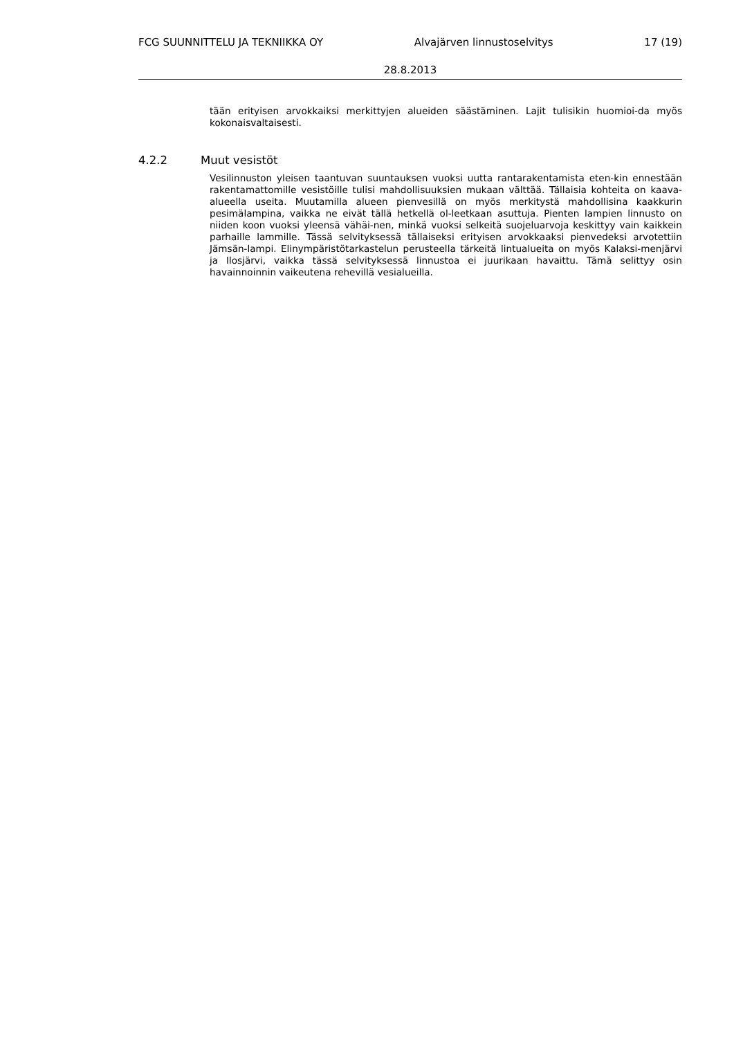FCG SUUNNITTELU JA TEKNIIKKA OY Alvajärven linnustoselvitys 17 (19)
28.8.2013
tään erityisen arvokkaiksi merkittyjen alueiden säästäminen. Lajit tulisikin huomioi-da myös kokonaisvaltaisesti.
4.2.2 Muut vesistöt
Vesilinnuston yleisen taantuvan suuntauksen vuoksi uutta rantarakentamista eten-kin ennestään rakentamattomille vesistöille tulisi mahdollisuuksien mukaan välttää. Tällaisia kohteita on kaava-alueella useita. Muutamilla alueen pienvesillä on myös merkitystä mahdollisina kaakkurin pesimälampina, vaikka ne eivät tällä hetkellä ol-leetkaan asuttuja. Pienten lampien linnusto on niiden koon vuoksi yleensä vähäi-nen, minkä vuoksi selkeitä suojeluarvoja keskittyy vain kaikkein parhaille lammille. Tässä selvityksessä tällaiseksi erityisen arvokkaaksi pienvedeksi arvotettiin Jämsän-lampi. Elinympäristötarkastelun perusteella tärkeitä lintualueita on myös Kalaksi-menjärvi ja Ilosjärvi, vaikka tässä selvityksessä linnustoa ei juurikaan havaittu. Tämä selittyy osin havainnoinnin vaikeutena rehevillä vesialueilla.